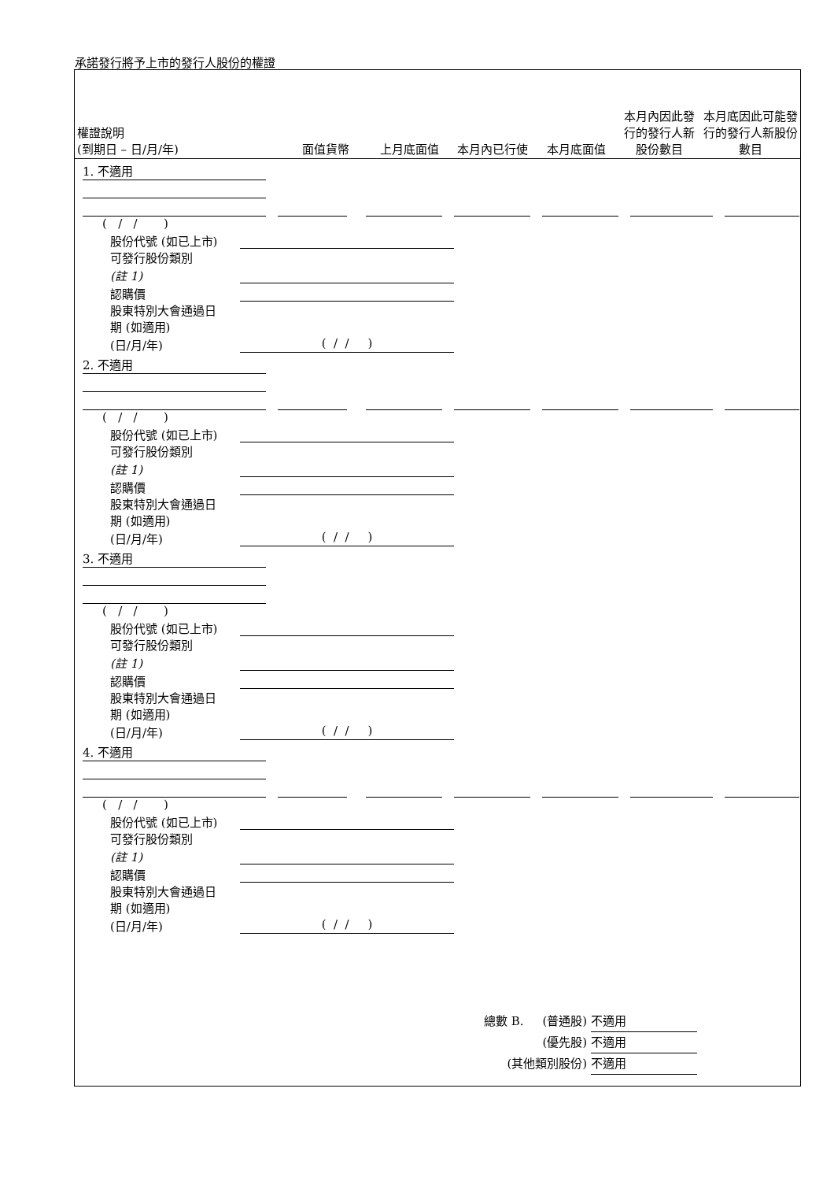承諾發行將予上市的發行人股份的權證
| 權證說明 (到期日 – 日/月/年) | 面值貨幣 | 上月底面值 | 本月內已行使 | 本月底面值 | 本月內因此發行的發行人新股份數目 | 本月底因此可能發行的發行人新股份數目 |
1. 不適用
( / / )
股份代號 (如已上市)
可發行股份類別
(註 1)
認購價
股東特別大會通過日
期 (如適用)
(日/月/年) ( / / )
2. 不適用
( / / )
股份代號 (如已上市)
可發行股份類別
(註 1)
認購價
股東特別大會通過日
期 (如適用)
(日/月/年) ( / / )
3. 不適用
( / / )
股份代號 (如已上市)
可發行股份類別
(註 1)
認購價
股東特別大會通過日
期 (如適用)
(日/月/年) ( / / )
4. 不適用
( / / )
股份代號 (如已上市)
可發行股份類別
(註 1)
認購價
股東特別大會通過日
期 (如適用)
(日/月/年) ( / / )
總數 B. (普通股) 不適用
(優先股) 不適用
(其他類別股份) 不適用